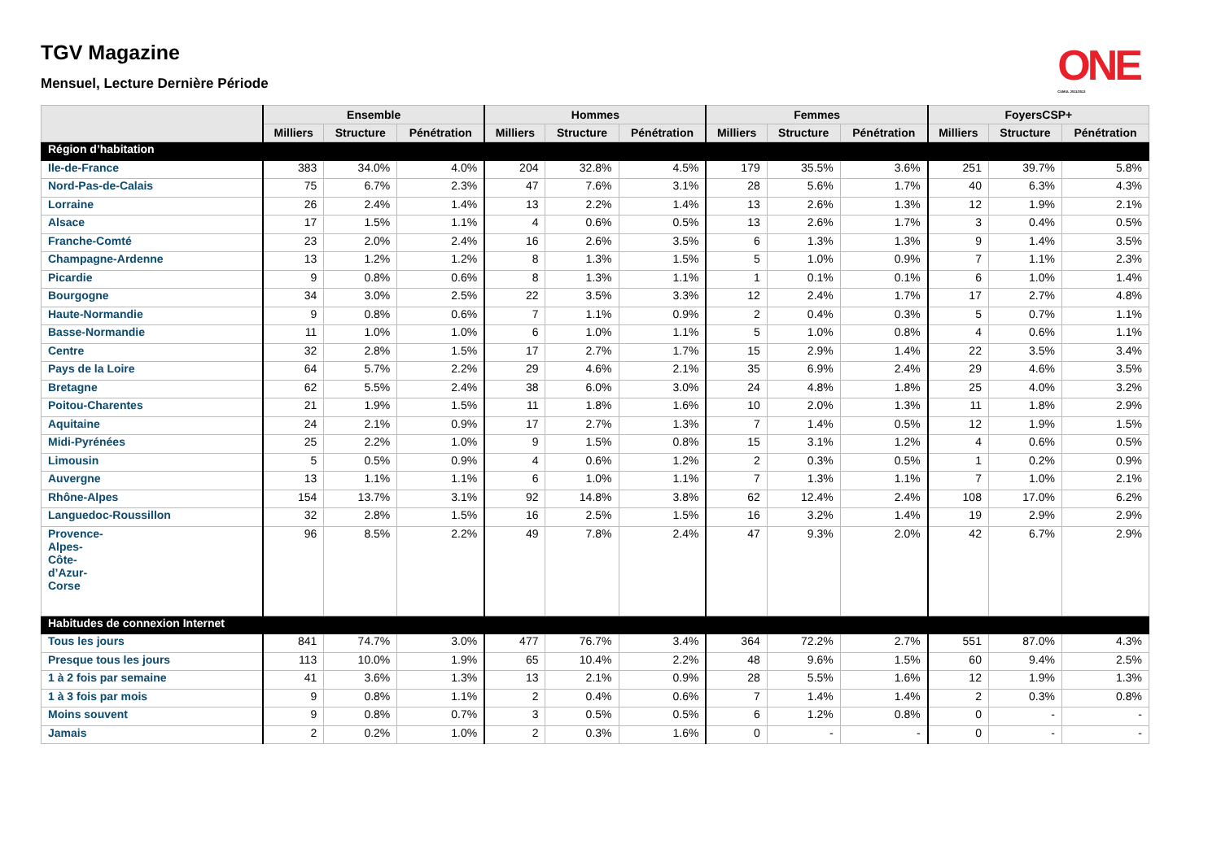TGV Magazine
Mensuel, Lecture Dernière Période
ONE
CUMUL 2011/2012
| | Ensemble | | | Hommes | | | Femmes | | | FoyersCSP+ | | |
| --- | --- | --- | --- | --- | --- | --- | --- | --- | --- | --- | --- | --- |
| | Milliers | Structure | Pénétration | Milliers | Structure | Pénétration | Milliers | Structure | Pénétration | Milliers | Structure | Pénétration |
| Région d’habitation | | | | | | | | | | | | |
| Ile-de-France | 383 | 34.0% | 4.0% | 204 | 32.8% | 4.5% | 179 | 35.5% | 3.6% | 251 | 39.7% | 5.8% |
| Nord-Pas-de-Calais | 75 | 6.7% | 2.3% | 47 | 7.6% | 3.1% | 28 | 5.6% | 1.7% | 40 | 6.3% | 4.3% |
| Lorraine | 26 | 2.4% | 1.4% | 13 | 2.2% | 1.4% | 13 | 2.6% | 1.3% | 12 | 1.9% | 2.1% |
| Alsace | 17 | 1.5% | 1.1% | 4 | 0.6% | 0.5% | 13 | 2.6% | 1.7% | 3 | 0.4% | 0.5% |
| Franche-Comté | 23 | 2.0% | 2.4% | 16 | 2.6% | 3.5% | 6 | 1.3% | 1.3% | 9 | 1.4% | 3.5% |
| Champagne-Ardenne | 13 | 1.2% | 1.2% | 8 | 1.3% | 1.5% | 5 | 1.0% | 0.9% | 7 | 1.1% | 2.3% |
| Picardie | 9 | 0.8% | 0.6% | 8 | 1.3% | 1.1% | 1 | 0.1% | 0.1% | 6 | 1.0% | 1.4% |
| Bourgogne | 34 | 3.0% | 2.5% | 22 | 3.5% | 3.3% | 12 | 2.4% | 1.7% | 17 | 2.7% | 4.8% |
| Haute-Normandie | 9 | 0.8% | 0.6% | 7 | 1.1% | 0.9% | 2 | 0.4% | 0.3% | 5 | 0.7% | 1.1% |
| Basse-Normandie | 11 | 1.0% | 1.0% | 6 | 1.0% | 1.1% | 5 | 1.0% | 0.8% | 4 | 0.6% | 1.1% |
| Centre | 32 | 2.8% | 1.5% | 17 | 2.7% | 1.7% | 15 | 2.9% | 1.4% | 22 | 3.5% | 3.4% |
| Pays de la Loire | 64 | 5.7% | 2.2% | 29 | 4.6% | 2.1% | 35 | 6.9% | 2.4% | 29 | 4.6% | 3.5% |
| Bretagne | 62 | 5.5% | 2.4% | 38 | 6.0% | 3.0% | 24 | 4.8% | 1.8% | 25 | 4.0% | 3.2% |
| Poitou-Charentes | 21 | 1.9% | 1.5% | 11 | 1.8% | 1.6% | 10 | 2.0% | 1.3% | 11 | 1.8% | 2.9% |
| Aquitaine | 24 | 2.1% | 0.9% | 17 | 2.7% | 1.3% | 7 | 1.4% | 0.5% | 12 | 1.9% | 1.5% |
| Midi-Pyrénées | 25 | 2.2% | 1.0% | 9 | 1.5% | 0.8% | 15 | 3.1% | 1.2% | 4 | 0.6% | 0.5% |
| Limousin | 5 | 0.5% | 0.9% | 4 | 0.6% | 1.2% | 2 | 0.3% | 0.5% | 1 | 0.2% | 0.9% |
| Auvergne | 13 | 1.1% | 1.1% | 6 | 1.0% | 1.1% | 7 | 1.3% | 1.1% | 7 | 1.0% | 2.1% |
| Rhône-Alpes | 154 | 13.7% | 3.1% | 92 | 14.8% | 3.8% | 62 | 12.4% | 2.4% | 108 | 17.0% | 6.2% |
| Languedoc-Roussillon | 32 | 2.8% | 1.5% | 16 | 2.5% | 1.5% | 16 | 3.2% | 1.4% | 19 | 2.9% | 2.9% |
| Provence- Alpes- Côte- d’Azur- Corse | 96 | 8.5% | 2.2% | 49 | 7.8% | 2.4% | 47 | 9.3% | 2.0% | 42 | 6.7% | 2.9% |
| Habitudes de connexion Internet | | | | | | | | | | | | |
| Tous les jours | 841 | 74.7% | 3.0% | 477 | 76.7% | 3.4% | 364 | 72.2% | 2.7% | 551 | 87.0% | 4.3% |
| Presque tous les jours | 113 | 10.0% | 1.9% | 65 | 10.4% | 2.2% | 48 | 9.6% | 1.5% | 60 | 9.4% | 2.5% |
| 1 à 2 fois par semaine | 41 | 3.6% | 1.3% | 13 | 2.1% | 0.9% | 28 | 5.5% | 1.6% | 12 | 1.9% | 1.3% |
| 1 à 3 fois par mois | 9 | 0.8% | 1.1% | 2 | 0.4% | 0.6% | 7 | 1.4% | 1.4% | 2 | 0.3% | 0.8% |
| Moins souvent | 9 | 0.8% | 0.7% | 3 | 0.5% | 0.5% | 6 | 1.2% | 0.8% | 0 | - | - |
| Jamais | 2 | 0.2% | 1.0% | 2 | 0.3% | 1.6% | 0 | - | - | 0 | - | - |